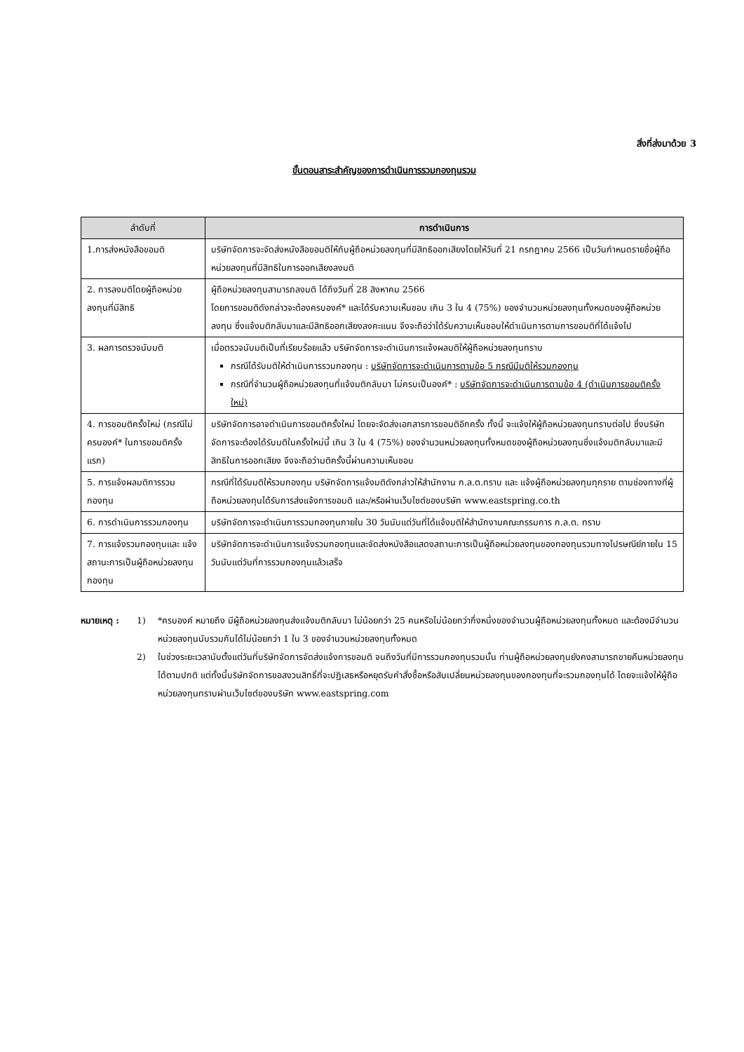สิ่งที่ส่งมาด้วย 3
ขั้นตอนสาระสำคัญของการดำเนินการรวมกองทุนรวม
| ลำดับที่ | การดำเนินการ |
| --- | --- |
| 1.การส่งหนังสือขอมติ | บริษัทจัดการจะจัดส่งหนังสือขอมติให้กับผู้ถือหน่วยลงทุนที่มีสิทธิออกเสียงโดยให้วันที่ 21 กรกฎาคม 2566 เป็นวันกำหนดรายชื่อผู้ถือหน่วยลงทุนที่มีสิทธิในการออกเสียงลงมติ |
| 2. การลงมติโดยผู้ถือหน่วยลงทุนที่มีสิทธิ | ผู้ถือหน่วยลงทุนสามารถลงมติ ได้ถึงวันที่ 28 สิงหาคม 2566 โดยการขอมติดังกล่าวจะต้องครบองค์* และได้รับความเห็นชอบ เกิน 3 ใน 4 (75%) ของจำนวนหน่วยลงทุนทั้งหมดของผู้ถือหน่วยลงทุน ซึ่งแจ้งมติกลับมาและมีสิทธิออกเสียงลงคะแนน จึงจะถือว่าได้รับความเห็นชอบให้ดำเนินการตามการขอมติที่ได้แจ้งไป |
| 3. ผลการตรวจนับมติ | เมื่อตรวจนับมติเป็นที่เรียบร้อยแล้ว บริษัทจัดการจะดำเนินการแจ้งผลมติให้ผู้ถือหน่วยลงทุนทราบ กรณีได้รับมติให้ดำเนินการรวมกองทุน : บริษัทจัดการจะดำเนินการตามข้อ 5 กรณีมีมติให้รวมกองทุน กรณีที่จำนวนผู้ถือหน่วยลงทุนที่แจ้งมติกลับมา ไม่ครบเป็นองค์* : บริษัทจัดการจะดำเนินการตามข้อ 4 (ดำเนินการขอมติครั้งใหม่) |
| 4. การขอมติครั้งใหม่ (กรณีไม่ครบองค์* ในการขอมติครั้งแรก) | บริษัทจัดการอาจดำเนินการขอมติครั้งใหม่ โดยจะจัดส่งเอกสารการขอมติอีกครั้ง ทั้งนี้ จะแจ้งให้ผู้ถือหน่วยลงทุนทราบต่อไป ซึ่งบริษัทจัดการจะต้องได้รับมติในครั้งใหม่นี้ เกิน 3 ใน 4 (75%) ของจำนวนหน่วยลงทุนทั้งหมดของผู้ถือหน่วยลงทุนซึ่งแจ้งมติกลับมาและมีสิทธิในการออกเสียง จึงจะถือว่ามติครั้งนี้ผ่านความเห็นชอบ |
| 5. การแจ้งผลมติการรวมกองทุน | กรณีที่ได้รับมติให้รวมกองทุน บริษัทจัดการแจ้งมติดังกล่าวให้สำนักงาน ก.ล.ต.ทราบ และ แจ้งผู้ถือหน่วยลงทุนทุกราย ตามช่องทางที่ผู้ถือหน่วยลงทุนได้รับการส่งแจ้งการขอมติ และ/หรือผ่านเว็บไซต์ของบริษัท www.eastspring.co.th |
| 6. การดำเนินการรวมกองทุน | บริษัทจัดการจะดำเนินการรวมกองทุนภายใน 30 วันนับแต่วันที่ได้แจ้งมติให้สำนักงานคณะกรรมการ ก.ล.ต. ทราบ |
| 7. การแจ้งรวมกองทุนและ แจ้งสถานะการเป็นผู้ถือหน่วยลงทุนกองทุน | บริษัทจัดการจะดำเนินการแจ้งรวมกองทุนและจัดส่งหนังสือแสดงสถานะการเป็นผู้ถือหน่วยลงทุนของกองทุนรวมทางไปรษณีย์ภายใน 15 วันนับแต่วันที่การรวมกองทุนแล้วเสร็จ |
หมายเหตุ : 1) *ครบองค์ หมายถึง มีผู้ถือหน่วยลงทุนส่งแจ้งมติกลับมา ไม่น้อยกว่า 25 คนหรือไม่น้อยกว่ากึ่งหนึ่งของจำนวนผู้ถือหน่วยลงทุนทั้งหมด และต้องมีจำนวนหน่วยลงทุนนับรวมกันได้ไม่น้อยกว่า 1 ใน 3 ของจำนวนหน่วยลงทุนทั้งหมด
2) ในช่วงระยะเวลานับตั้งแต่วันที่บริษัทจัดการจัดส่งแจ้งการขอมติ จนถึงวันที่มีการรวมกองทุนรวมนั้น ท่านผู้ถือหน่วยลงทุนยังคงสามารถขายคืนหน่วยลงทุนได้ตามปกติ แต่ทั้งนี้บริษัทจัดการขอสงวนสิทธิ์ที่จะปฏิเสธหรือหยุดรับคำสั่งซื้อหรือสับเปลี่ยนหน่วยลงทุนของกองทุนที่จะรวมกองทุนได้ โดยจะแจ้งให้ผู้ถือหน่วยลงทุนทราบผ่านเว็บไซต์ของบริษัท www.eastspring.com